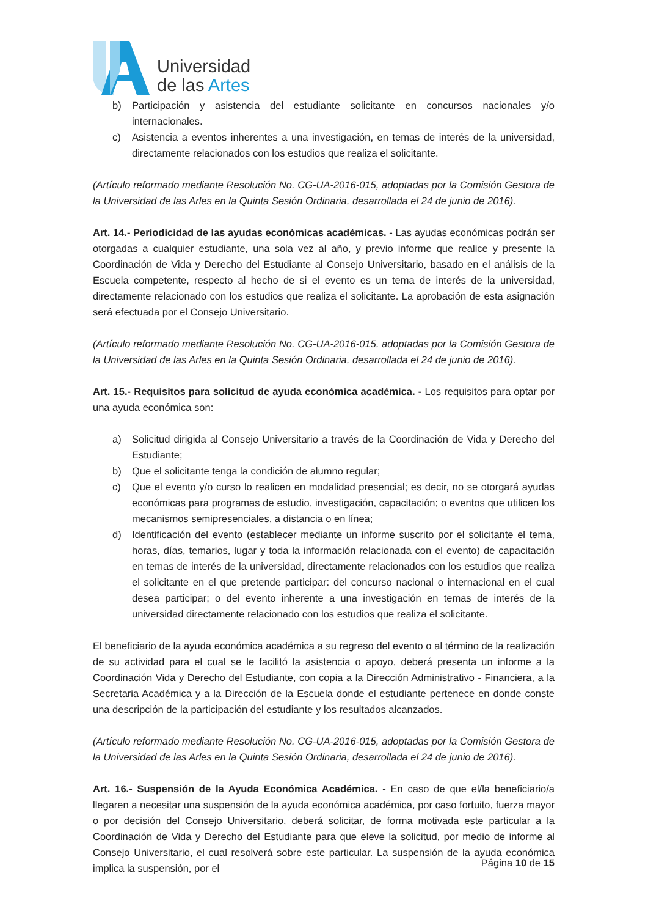Universidad
de las Artes
b) Participación y asistencia del estudiante solicitante en concursos nacionales y/o internacionales.
c) Asistencia a eventos inherentes a una investigación, en temas de interés de la universidad, directamente relacionados con los estudios que realiza el solicitante.
(Artículo reformado mediante Resolución No. CG-UA-2016-015, adoptadas por la Comisión Gestora de la Universidad de las Arles en la Quinta Sesión Ordinaria, desarrollada el 24 de junio de 2016).
Art. 14.- Periodicidad de las ayudas económicas académicas. - Las ayudas económicas podrán ser otorgadas a cualquier estudiante, una sola vez al año, y previo informe que realice y presente la Coordinación de Vida y Derecho del Estudiante al Consejo Universitario, basado en el análisis de la Escuela competente, respecto al hecho de si el evento es un tema de interés de la universidad, directamente relacionado con los estudios que realiza el solicitante. La aprobación de esta asignación será efectuada por el Consejo Universitario.
(Artículo reformado mediante Resolución No. CG-UA-2016-015, adoptadas por la Comisión Gestora de la Universidad de las Arles en la Quinta Sesión Ordinaria, desarrollada el 24 de junio de 2016).
Art. 15.- Requisitos para solicitud de ayuda económica académica. - Los requisitos para optar por una ayuda económica son:
a) Solicitud dirigida al Consejo Universitario a través de la Coordinación de Vida y Derecho del Estudiante;
b) Que el solicitante tenga la condición de alumno regular;
c) Que el evento y/o curso lo realicen en modalidad presencial; es decir, no se otorgará ayudas económicas para programas de estudio, investigación, capacitación; o eventos que utilicen los mecanismos semipresenciales, a distancia o en línea;
d) Identificación del evento (establecer mediante un informe suscrito por el solicitante el tema, horas, días, temarios, lugar y toda la información relacionada con el evento) de capacitación en temas de interés de la universidad, directamente relacionados con los estudios que realiza el solicitante en el que pretende participar: del concurso nacional o internacional en el cual desea participar; o del evento inherente a una investigación en temas de interés de la universidad directamente relacionado con los estudios que realiza el solicitante.
El beneficiario de la ayuda económica académica a su regreso del evento o al término de la realización de su actividad para el cual se le facilitó la asistencia o apoyo, deberá presenta un informe a la Coordinación Vida y Derecho del Estudiante, con copia a la Dirección Administrativo - Financiera, a la Secretaria Académica y a la Dirección de la Escuela donde el estudiante pertenece en donde conste una descripción de la participación del estudiante y los resultados alcanzados.
(Artículo reformado mediante Resolución No. CG-UA-2016-015, adoptadas por la Comisión Gestora de la Universidad de las Arles en la Quinta Sesión Ordinaria, desarrollada el 24 de junio de 2016).
Art. 16.- Suspensión de la Ayuda Económica Académica. - En caso de que el/la beneficiario/a llegaren a necesitar una suspensión de la ayuda económica académica, por caso fortuito, fuerza mayor o por decisión del Consejo Universitario, deberá solicitar, de forma motivada este particular a la Coordinación de Vida y Derecho del Estudiante para que eleve la solicitud, por medio de informe al Consejo Universitario, el cual resolverá sobre este particular. La suspensión de la ayuda económica implica la suspensión, por el
Página 10 de 15